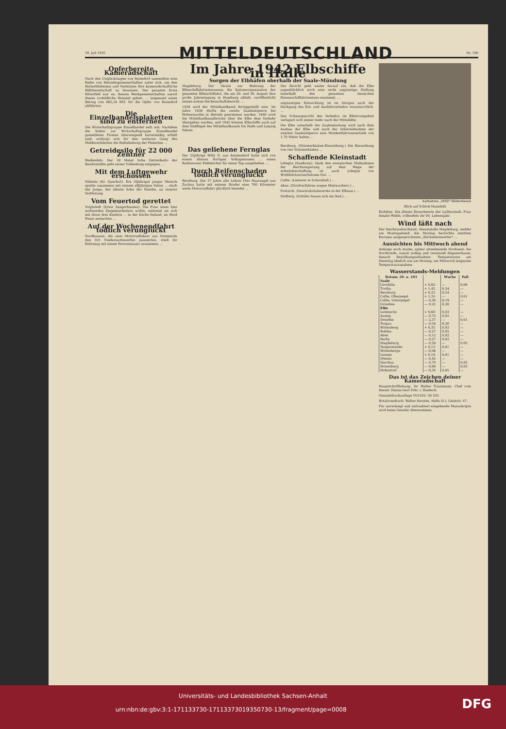30. Juli 1935
MITTELDEUTSCHLAND
Nr. 190
Opferbereite Kameradschaft
Nach den Unglückstagen von Reinsdorf sammelten eine Reihe von Betriebsgemeinschaften unter sich, um den Hinterbliebenen und Verletzten ihre kameradschaftliche Hilfsbereitschaft zu beweisen. Der gesamte Kreis Bitterfeld war es, dessen Werkgemeinschaften zuerst dieses vorbildliche Beispiel gaben. ... insgesamt einen Betrag von 685,54 RM. für die Opfer von Reinsdorf abführten.
Die Einzelhandelsplaketten sind zu entfernen
Die Wirtschaftsgruppe Einzelhandel teilt mit: Nachdem die bisher zur Wirtschaftsgruppe Einzelhandel gemeldeten Firmen überwiegend karteimäßig erfaßt sind, erübrigt sich für den weiteren Gang des Meldeverfahrens die Beibehaltung der Plaketten ...
Getreidesilo für 22 000 Zentner
Weißenfels. Der 30 Meter hohe Getreidesilo der Beudizmühle geht seiner Vollendung entgegen. ...
Mit dem Luftgewehr erschossen
Nißmitz (Kr. Querfurt). Ein 16jähriger junger Mensch spielte zusammen mit seinem elfjährigen Vetter ... starb der Junge, der älteste Sohn der Familie, an innerer Verblutung.
Vom Feuertod gerettet
Voigtstedt (Kreis Sangerhausen). Die Frau eines hier wohnenden Ziegeleiarbeiters wollte, während sie sich mit ihren drei Kindern ... in der Küche befand, im Herd Feuer anmachen ...
Auf der Wochenendfahrt tödlich verunglückt
Nordhausen. Als zwei Motorradfahrer aus Sömmerda den Ort Niedersachswerfen passierten, stieß ihr Fahrzeug mit einem Personenauto zusammen. ...
Im Jahre 1942 Elbschiffe in Halle
Sorgen der Elbhäfen oberhalb der Saale-Mündung
Magdeburg. Der Verein zur Wahrung der Elbeschiffahrtsinteressen, die Spitzenorganisation der gesamten Elbeschiffahrt, die am 29. und 30. August ihre große Jahrestagung in Hamburg abhält, veröffentlicht seinen ersten Rechenschaftsbericht. ...
1938 wird der Mittellandkanal fertiggestellt sein. Im Jahre 1939 dürfte die zweite Saaletalsperre bei Hohenwarthe in Betrieb genommen werden. 1940 wird die Mittellandkanalbrücke über die Elbe dem Verkehr übergeben werden, und 1942 können Elbschiffe auch auf dem Südflügel des Mittellandkanals bis Halle und Leipzig fahren.
Der Bericht geht weiter darauf ein, daß die Elbe augenblicklich noch eine recht ungünstige Stellung innerhalb des gesamten deutschen Binnenschiffahrtsnetzes einnimmt. ...
ungünstigen Entwicklung ist im übrigen auch der Rückgang des Ein- und Ausfuhrverkehrs verantwortlich. ...
Das Schwergewicht des Verkehrs im Elbstromgebiet verlagert sich immer mehr nach der Mittelelbe.
Die Elbe unterhalb der Saalemündung wird nach dem Ausbau der Elbe und nach der Inbetriebnahme der zweiten Saaletalsperre eine Mindestfahrwassertiefe von 1,70 Meter haben ...
Das geliehene Fernglas
Der 25jährige Willy D. aus Ammendorf hatte sich von einem älteren dortigen Volksgenossen ... einen Rathenower Feldstecher für einen Tag ausgeliehen. ...
Durch Reifenschaden tödlich verunglückt
Bernburg. Der 37 Jahre alte Lehrer Otto Haarnagel aus Zuchau hatte mit seinem Bruder eine 700 Kilometer weite Motorradfahrt glücklich beendet ...
Bernburg. (Stürmerkästen-Einweihung.) Die Einweihung von vier Stürmerkästen ...
Schaffende Kleinstadt
Löbejün (Saalkreis). Dank den energischen Maßnahmen der Reichsregierung auf dem Wege der Arbeitsbeschaffung ist auch Löbejün von Wohlfahrtserwerbslosen frei. ...
Calbe. (Lästerer in Schutzhaft.) ...
Aken. (Strafverfahren wegen Mietwuchers.) ...
Pretzsch. (Gewürzkräuterernte in der Elbaue.) ...
Stolberg. (Schüler bauen sich ein Bad.) ...
Aufnahme „MRZ"-Bilderdienst
Blick auf Schloß Mansfeld
Eisleben. Die älteste Einwohnerin der Lutherstadt, Frau Amalie Wehle, vollendete ihr 94. Lebensjahr.
Wind läßt nach
Der Reichswetterdienst, Dienststelle Magdeburg, meldet am Montagabend: Am Montag herrschte inmitten Europas ausgesprochenes „Rückseitenwetter". ...
Aussichten bis Mittwoch abend
Anfangs noch starke, später abnehmende Nordwest- bis Nordwinde, zuerst wolkig und vereinzelt Regenschauer, danach Bewölkungsabnahme. Temperaturen am Dienstag ähnlich wie am Montag, am Mittwoch langsame Temperaturzunahme.
Wasserstands-Meldungen
| Datum: 29. u. 193 | | Wuchs | Fall |
| --- | --- | --- | --- |
| Saale | | | |
| Grochlitz | + 0,82 | — | 0,08 |
| Trotha | + 1,42 | 0,34 | — |
| Bernburg | + 0,22 | 0,24 | — |
| Calbe, Oberpegel | + 1,35 | — | 0,01 |
| Calbe, Unterpegel | — 0,36 | 0,19 | — |
| Grizehne | — 0,22 | 0,30 | — |
| Elbe | | | |
| Leitmeritz | + 0,60 | 0,03 | — |
| Aussig | — 0,75 | 0,02 | — |
| Dresden | — 2,37 | — | 0,01 |
| Torgau | — 0,54 | 0,30 | — |
| Wittenberg | + 0,32 | 0,02 | — |
| Roßlau | — 0,27 | 0,05 | — |
| Aken | — 0,12 | 0,02 | — |
| Barby | — 0,27 | 0,02 | — |
| Magdeburg | — 0,29 | — | 0,03 |
| Tangermünde | + 0,13 | 0,01 | — |
| Wittenberge | — 0,08 | — | — |
| Lenzen | + 0,18 | 0,01 | — |
| Dömitz | — 0,42 | — | — |
| Darchau | — 0,70 | — | 0,02 |
| Boizenburg | — 0,66 | — | 0,03 |
| Hohnstorf | — 0,34 | 0,05 | — |
Das ist das Zeichen deiner Kameradschaft
Hauptschriftleitung: Dr. Walter Trautmann. Chef vom Dienst: Hanns Gert Frhr. v. Esebeck.
Gesamtdruckauflage VI/1935: 59 203.
Rotationsdruck: Walter Kersten, Halle (S.), Geiststr. 47.
Für unverlangt und unfrankiert eingehende Manuskripte wird keine Gewähr übernommen.
Universitäts- und Landesbibliothek Sachsen-Anhalt
urn:nbn:de:gbv:3:1-171133730-17113373019350730-13/fragment/page=0008 DFG